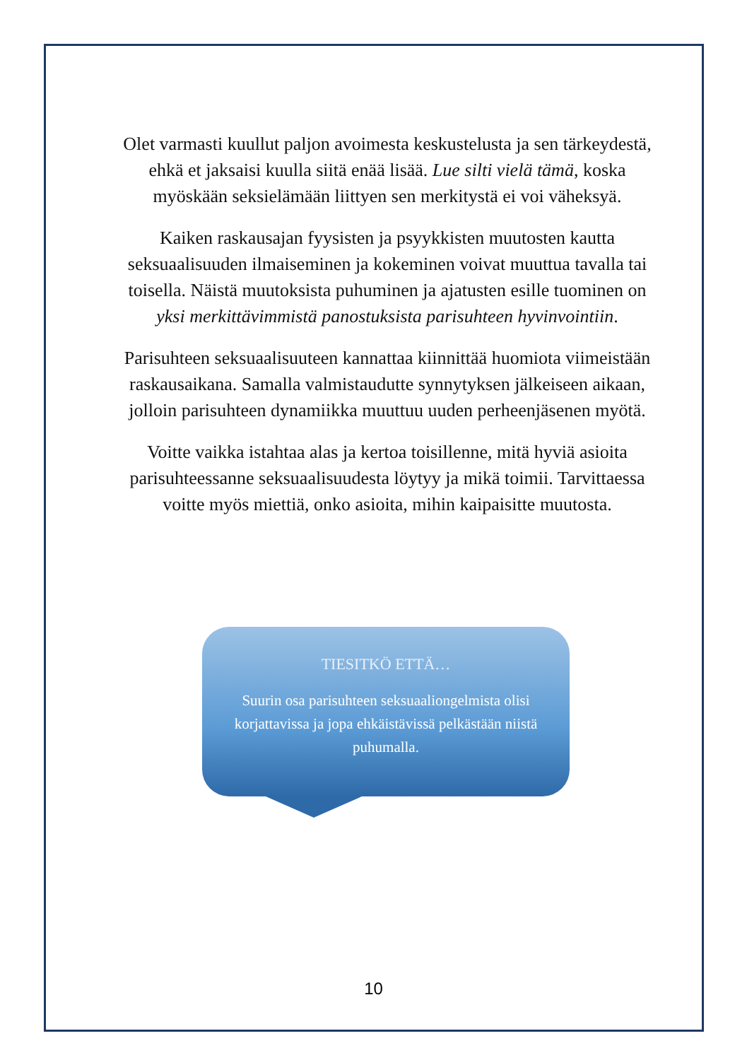Olet varmasti kuullut paljon avoimesta keskustelusta ja sen tärkeydestä, ehkä et jaksaisi kuulla siitä enää lisää. Lue silti vielä tämä, koska myöskään seksielämään liittyen sen merkitystä ei voi väheksyä.
Kaiken raskausajan fyysisten ja psyykkisten muutosten kautta seksuaalisuuden ilmaiseminen ja kokeminen voivat muuttua tavalla tai toisella. Näistä muutoksista puhuminen ja ajatusten esille tuominen on yksi merkittävimmistä panostuksista parisuhteen hyvinvointiin.
Parisuhteen seksuaalisuuteen kannattaa kiinnittää huomiota viimeistään raskausaikana. Samalla valmistaudutte synnytyksen jälkeiseen aikaan, jolloin parisuhteen dynamiikka muuttuu uuden perheenjäsenen myötä.
Voitte vaikka istahtaa alas ja kertoa toisillenne, mitä hyviä asioita parisuhteessanne seksuaalisuudesta löytyy ja mikä toimii. Tarvittaessa voitte myös miettiä, onko asioita, mihin kaipaisitte muutosta.
TIESITKÖ ETTÄ…
Suurin osa parisuhteen seksuaaliongelmista olisi korjattavissa ja jopa ehkäistävissä pelkästään niistä puhumalla.
10